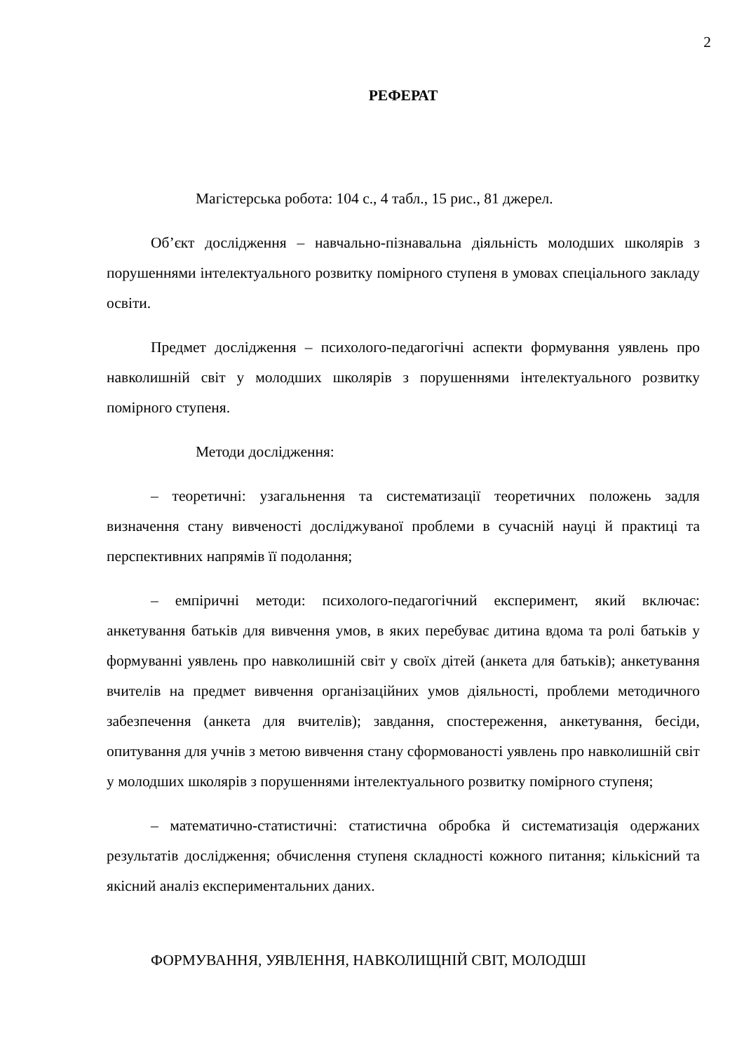2
РЕФЕРАТ
Магістерська робота: 104 с., 4 табл., 15 рис., 81 джерел.
Об’єкт дослідження – навчально-пізнавальна діяльність молодших школярів з порушеннями інтелектуального розвитку помірного ступеня в умовах спеціального закладу освіти.
Предмет дослідження – психолого-педагогічні аспекти формування уявлень про навколишній світ у молодших школярів з порушеннями інтелектуального розвитку помірного ступеня.
Методи дослідження:
– теоретичні: узагальнення та систематизації теоретичних положень задля визначення стану вивченості досліджуваної проблеми в сучасній науці й практиці та перспективних напрямів її подолання;
– емпіричні методи: психолого-педагогічний експеримент, який включає: анкетування батьків для вивчення умов, в яких перебуває дитина вдома та ролі батьків у формуванні уявлень про навколишній світ у своїх дітей (анкета для батьків); анкетування вчителів на предмет вивчення організаційних умов діяльності, проблеми методичного забезпечення (анкета для вчителів); завдання, спостереження, анкетування, бесіди, опитування для учнів з метою вивчення стану сформованості уявлень про навколишній світ у молодших школярів з порушеннями інтелектуального розвитку помірного ступеня;
– математично-статистичні: статистична обробка й систематизація одержаних результатів дослідження; обчислення ступеня складності кожного питання; кількісний та якісний аналіз експериментальних даних.
ФОРМУВАННЯ, УЯВЛЕННЯ, НАВКОЛИЩНІЙ СВІТ, МОЛОДШІ